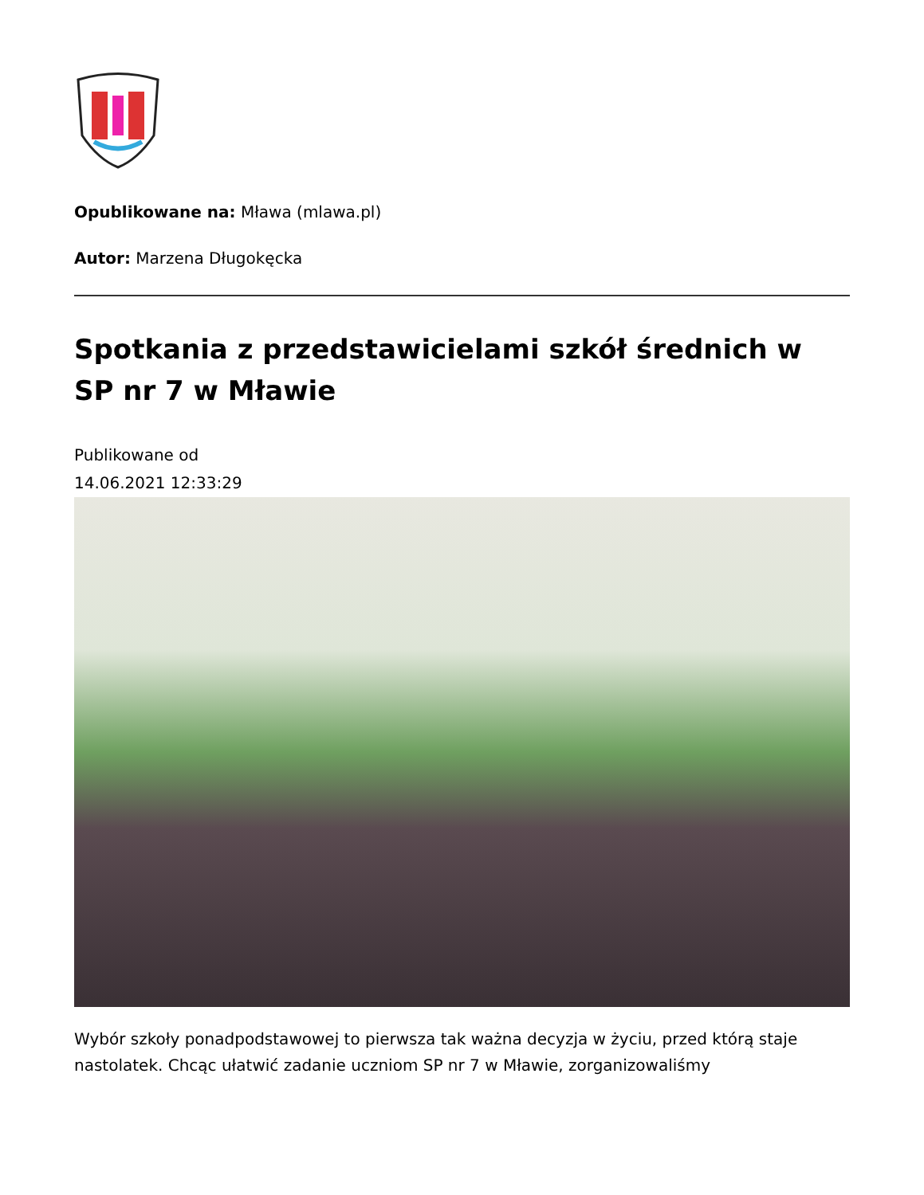Opublikowane na: Mława (mlawa.pl)
Autor: Marzena Długokęcka
Spotkania z przedstawicielami szkół średnich w SP nr 7 w Mławie
Publikowane od
14.06.2021 12:33:29
Wybór szkoły ponadpodstawowej to pierwsza tak ważna decyzja w życiu, przed którą staje nastolatek. Chcąc ułatwić zadanie uczniom SP nr 7 w Mławie, zorganizowaliśmy